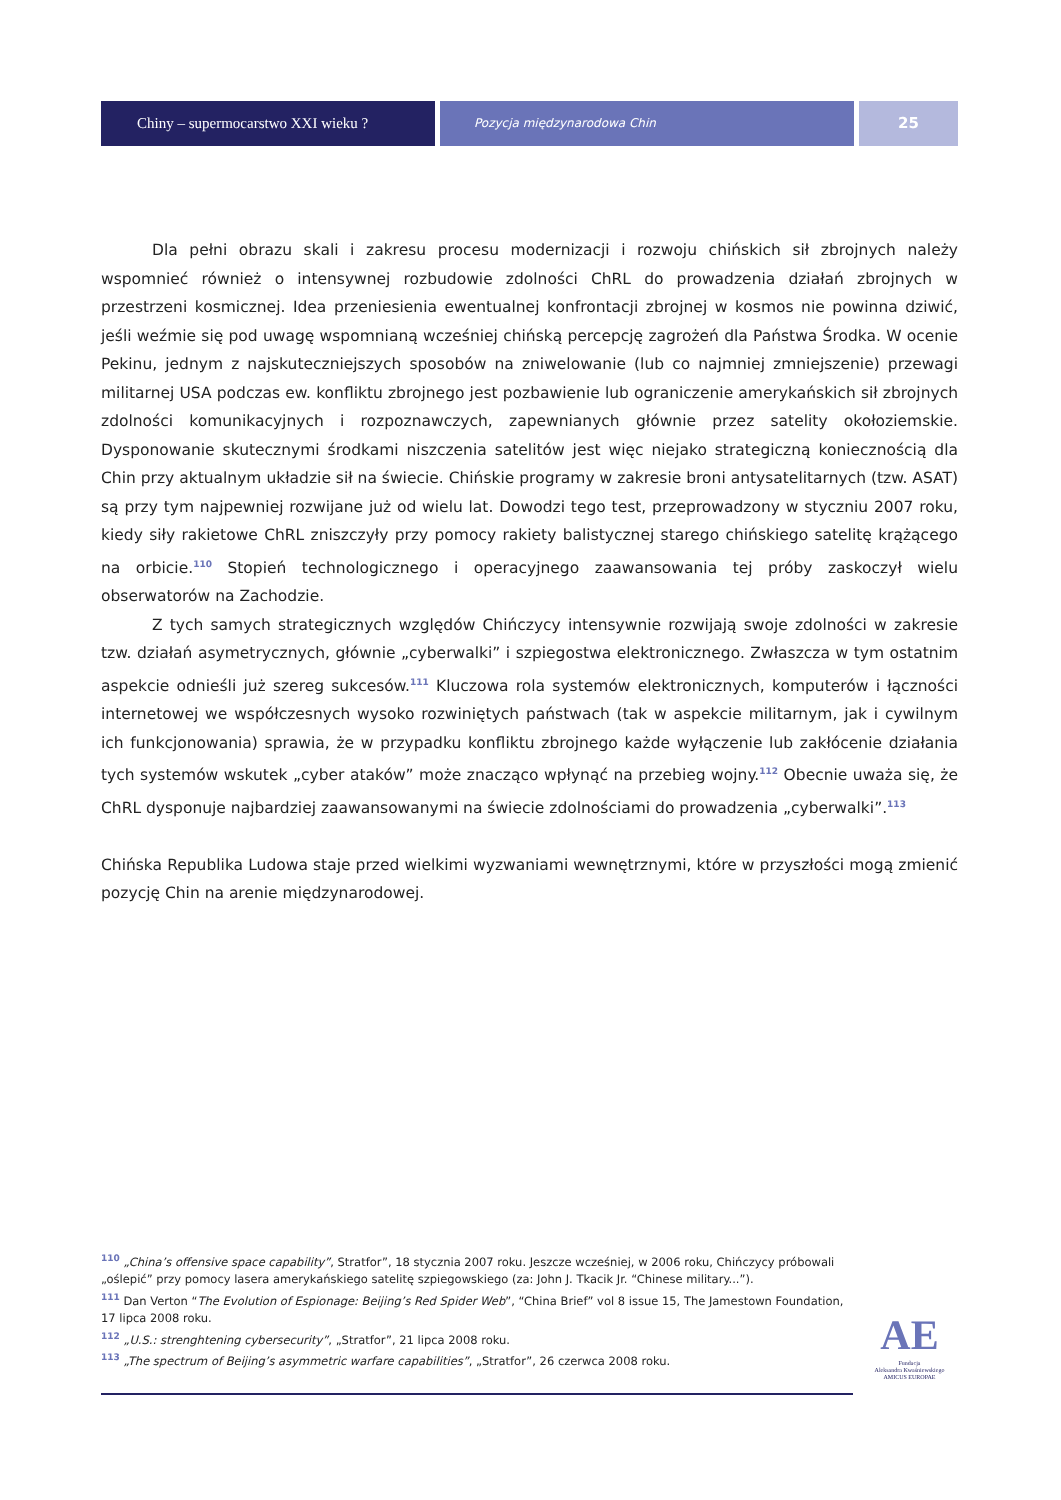Chiny – supermocarstwo XXI wieku ?
Pozycja międzynarodowa Chin
25
Dla pełni obrazu skali i zakresu procesu modernizacji i rozwoju chińskich sił zbrojnych należy wspomnieć również o intensywnej rozbudowie zdolności ChRL do prowadzenia działań zbrojnych w przestrzeni kosmicznej. Idea przeniesienia ewentualnej konfrontacji zbrojnej w kosmos nie powinna dziwić, jeśli weźmie się pod uwagę wspomnianą wcześniej chińską percepcję zagrożeń dla Państwa Środka. W ocenie Pekinu, jednym z najskuteczniejszych sposobów na zniwelowanie (lub co najmniej zmniejszenie) przewagi militarnej USA podczas ew. konfliktu zbrojnego jest pozbawienie lub ograniczenie amerykańskich sił zbrojnych zdolności komunikacyjnych i rozpoznawczych, zapewnianych głównie przez satelity okołoziemskie. Dysponowanie skutecznymi środkami niszczenia satelitów jest więc niejako strategiczną koniecznością dla Chin przy aktualnym układzie sił na świecie. Chińskie programy w zakresie broni antysatelitarnych (tzw. ASAT) są przy tym najpewniej rozwijane już od wielu lat. Dowodzi tego test, przeprowadzony w styczniu 2007 roku, kiedy siły rakietowe ChRL zniszczyły przy pomocy rakiety balistycznej starego chińskiego satelitę krążącego na orbicie.<sup>110</sup> Stopień technologicznego i operacyjnego zaawansowania tej próby zaskoczył wielu obserwatorów na Zachodzie.
Z tych samych strategicznych względów Chińczycy intensywnie rozwijają swoje zdolności w zakresie tzw. działań asymetrycznych, głównie „cyberwalki” i szpiegostwa elektronicznego. Zwłaszcza w tym ostatnim aspekcie odnieśli już szereg sukcesów.<sup>111</sup> Kluczowa rola systemów elektronicznych, komputerów i łączności internetowej we współczesnych wysoko rozwiniętych państwach (tak w aspekcie militarnym, jak i cywilnym ich funkcjonowania) sprawia, że w przypadku konfliktu zbrojnego każde wyłączenie lub zakłócenie działania tych systemów wskutek „cyber ataków” może znacząco wpłynąć na przebieg wojny.<sup>112</sup> Obecnie uważa się, że ChRL dysponuje najbardziej zaawansowanymi na świecie zdolnościami do prowadzenia „cyberwalki”.<sup>113</sup>
Chińska Republika Ludowa staje przed wielkimi wyzwaniami wewnętrznymi, które w przyszłości mogą zmienić pozycję Chin na arenie międzynarodowej.
<sup>110</sup> „China’s offensive space capability”, Stratfor”, 18 stycznia 2007 roku. Jeszcze wcześniej, w 2006 roku, Chińczycy próbowali „oślepić” przy pomocy lasera amerykańskiego satelitę szpiegowskiego (za: John J. Tkacik Jr. “Chinese military...”).
<sup>111</sup> Dan Verton “The Evolution of Espionage: Beijing’s Red Spider Web”, “China Brief” vol 8 issue 15, The Jamestown Foundation, 17 lipca 2008 roku.
<sup>112</sup> „U.S.: strenghtening cybersecurity”, „Stratfor”, 21 lipca 2008 roku.
<sup>113</sup> „The spectrum of Beijing’s asymmetric warfare capabilities”, „Stratfor”, 26 czerwca 2008 roku.
AE
Fundacja
Aleksandra Kwaśniewskiego
AMICUS EUROPAE